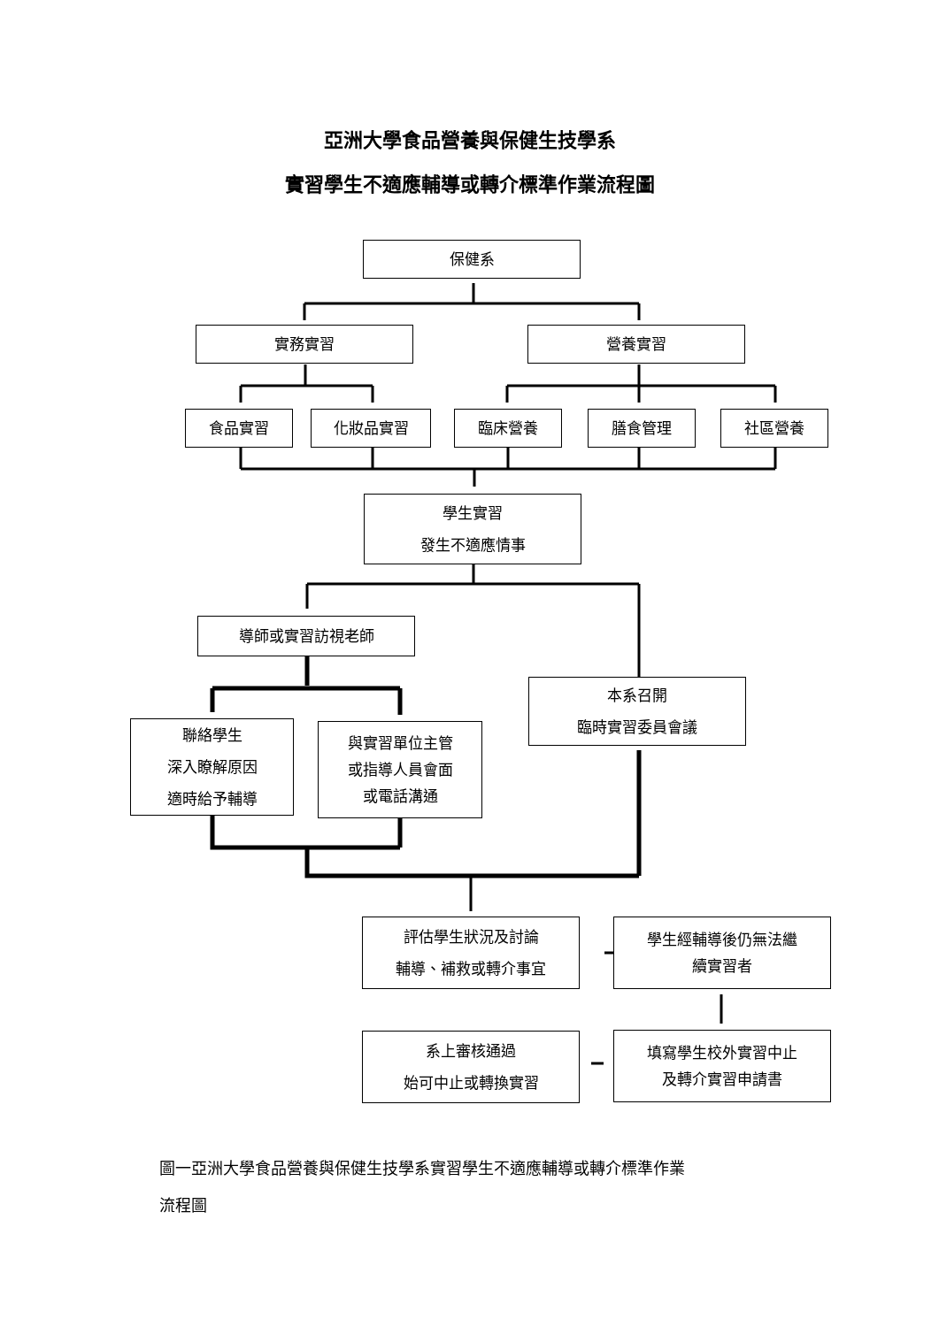亞洲大學食品營養與保健生技學系
實習學生不適應輔導或轉介標準作業流程圖
保健系
實務實習 營養實習
食品實習 化妝品實習 臨床營養 膳食管理 社區營養
學生實習
發生不適應情事
導師或實習訪視老師
本系召開
臨時實習委員會議
聯絡學生
深入瞭解原因
適時給予輔導
與實習單位主管
或指導人員會面
或電話溝通
評估學生狀況及討論
輔導、補救或轉介事宜
學生經輔導後仍無法繼
續實習者
系上審核通過
始可中止或轉換實習
填寫學生校外實習中止
及轉介實習申請書
圖一亞洲大學食品營養與保健生技學系實習學生不適應輔導或轉介標準作業
流程圖